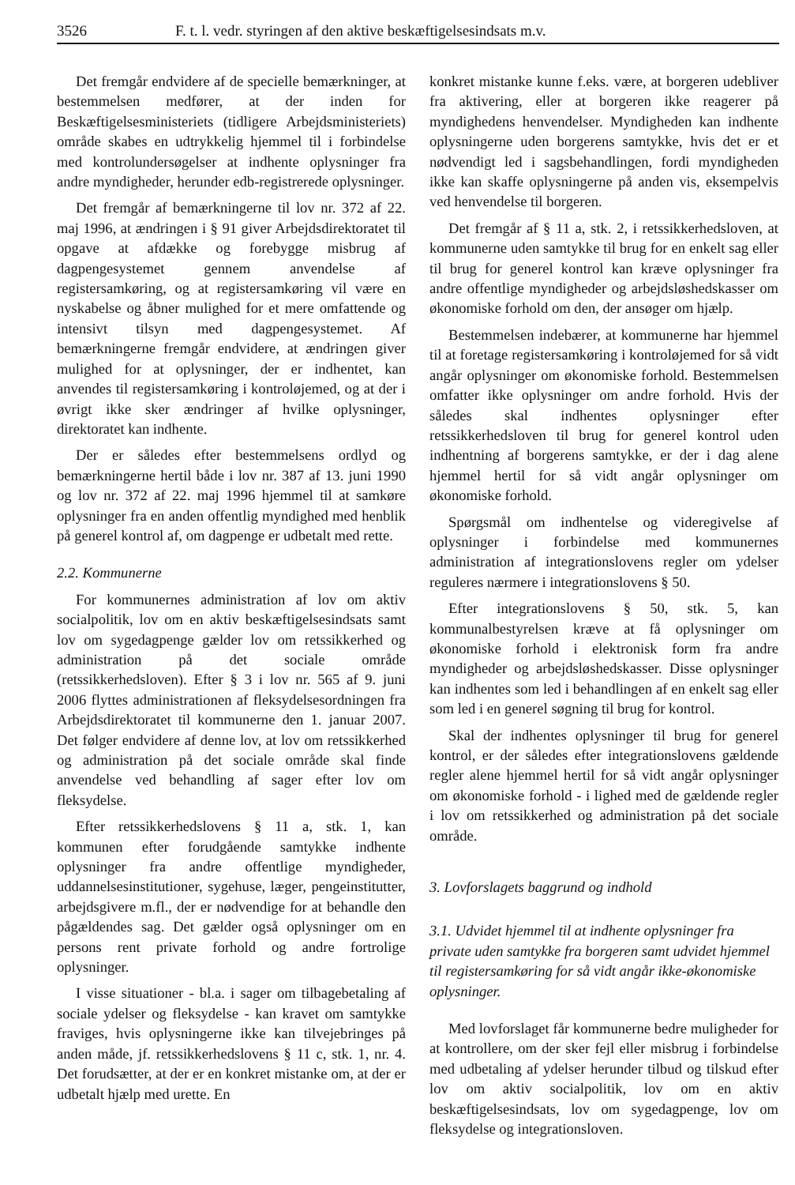3526 F. t. l. vedr. styringen af den aktive beskæftigelsesindsats m.v.
Det fremgår endvidere af de specielle bemærkninger, at bestemmelsen medfører, at der inden for Beskæftigelsesministeriets (tidligere Arbejdsministeriets) område skabes en udtrykkelig hjemmel til i forbindelse med kontrolundersøgelser at indhente oplysninger fra andre myndigheder, herunder edb-registrerede oplysninger.
Det fremgår af bemærkningerne til lov nr. 372 af 22. maj 1996, at ændringen i § 91 giver Arbejdsdirektoratet til opgave at afdække og forebygge misbrug af dagpengesystemet gennem anvendelse af registersamkøring, og at registersamkøring vil være en nyskabelse og åbner mulighed for et mere omfattende og intensivt tilsyn med dagpengesystemet. Af bemærkningerne fremgår endvidere, at ændringen giver mulighed for at oplysninger, der er indhentet, kan anvendes til registersamkøring i kontroløjemed, og at der i øvrigt ikke sker ændringer af hvilke oplysninger, direktoratet kan indhente.
Der er således efter bestemmelsens ordlyd og bemærkningerne hertil både i lov nr. 387 af 13. juni 1990 og lov nr. 372 af 22. maj 1996 hjemmel til at samkøre oplysninger fra en anden offentlig myndighed med henblik på generel kontrol af, om dagpenge er udbetalt med rette.
2.2. Kommunerne
For kommunernes administration af lov om aktiv socialpolitik, lov om en aktiv beskæftigelsesindsats samt lov om sygedagpenge gælder lov om retssikkerhed og administration på det sociale område (retssikkerhedsloven). Efter § 3 i lov nr. 565 af 9. juni 2006 flyttes administrationen af fleksydelsesordningen fra Arbejdsdirektoratet til kommunerne den 1. januar 2007. Det følger endvidere af denne lov, at lov om retssikkerhed og administration på det sociale område skal finde anvendelse ved behandling af sager efter lov om fleksydelse.
Efter retssikkerhedslovens § 11 a, stk. 1, kan kommunen efter forudgående samtykke indhente oplysninger fra andre offentlige myndigheder, uddannelsesinstitutioner, sygehuse, læger, pengeinstitutter, arbejdsgivere m.fl., der er nødvendige for at behandle den pågældendes sag. Det gælder også oplysninger om en persons rent private forhold og andre fortrolige oplysninger.
I visse situationer - bl.a. i sager om tilbagebetaling af sociale ydelser og fleksydelse - kan kravet om samtykke fraviges, hvis oplysningerne ikke kan tilvejebringes på anden måde, jf. retssikkerhedslovens § 11 c, stk. 1, nr. 4. Det forudsætter, at der er en konkret mistanke om, at der er udbetalt hjælp med urette. En
konkret mistanke kunne f.eks. være, at borgeren udebliver fra aktivering, eller at borgeren ikke reagerer på myndighedens henvendelser. Myndigheden kan indhente oplysningerne uden borgerens samtykke, hvis det er et nødvendigt led i sagsbehandlingen, fordi myndigheden ikke kan skaffe oplysningerne på anden vis, eksempelvis ved henvendelse til borgeren.
Det fremgår af § 11 a, stk. 2, i retssikkerhedsloven, at kommunerne uden samtykke til brug for en enkelt sag eller til brug for generel kontrol kan kræve oplysninger fra andre offentlige myndigheder og arbejdsløshedskasser om økonomiske forhold om den, der ansøger om hjælp.
Bestemmelsen indebærer, at kommunerne har hjemmel til at foretage registersamkøring i kontroløjemed for så vidt angår oplysninger om økonomiske forhold. Bestemmelsen omfatter ikke oplysninger om andre forhold. Hvis der således skal indhentes oplysninger efter retssikkerhedsloven til brug for generel kontrol uden indhentning af borgerens samtykke, er der i dag alene hjemmel hertil for så vidt angår oplysninger om økonomiske forhold.
Spørgsmål om indhentelse og videregivelse af oplysninger i forbindelse med kommunernes administration af integrationslovens regler om ydelser reguleres nærmere i integrationslovens § 50.
Efter integrationslovens § 50, stk. 5, kan kommunalbestyrelsen kræve at få oplysninger om økonomiske forhold i elektronisk form fra andre myndigheder og arbejdsløshedskasser. Disse oplysninger kan indhentes som led i behandlingen af en enkelt sag eller som led i en generel søgning til brug for kontrol.
Skal der indhentes oplysninger til brug for generel kontrol, er der således efter integrationslovens gældende regler alene hjemmel hertil for så vidt angår oplysninger om økonomiske forhold - i lighed med de gældende regler i lov om retssikkerhed og administration på det sociale område.
3. Lovforslagets baggrund og indhold
3.1. Udvidet hjemmel til at indhente oplysninger fra private uden samtykke fra borgeren samt udvidet hjemmel til registersamkøring for så vidt angår ikke-økonomiske oplysninger.
Med lovforslaget får kommunerne bedre muligheder for at kontrollere, om der sker fejl eller misbrug i forbindelse med udbetaling af ydelser herunder tilbud og tilskud efter lov om aktiv socialpolitik, lov om en aktiv beskæftigelsesindsats, lov om sygedagpenge, lov om fleksydelse og integrationsloven.